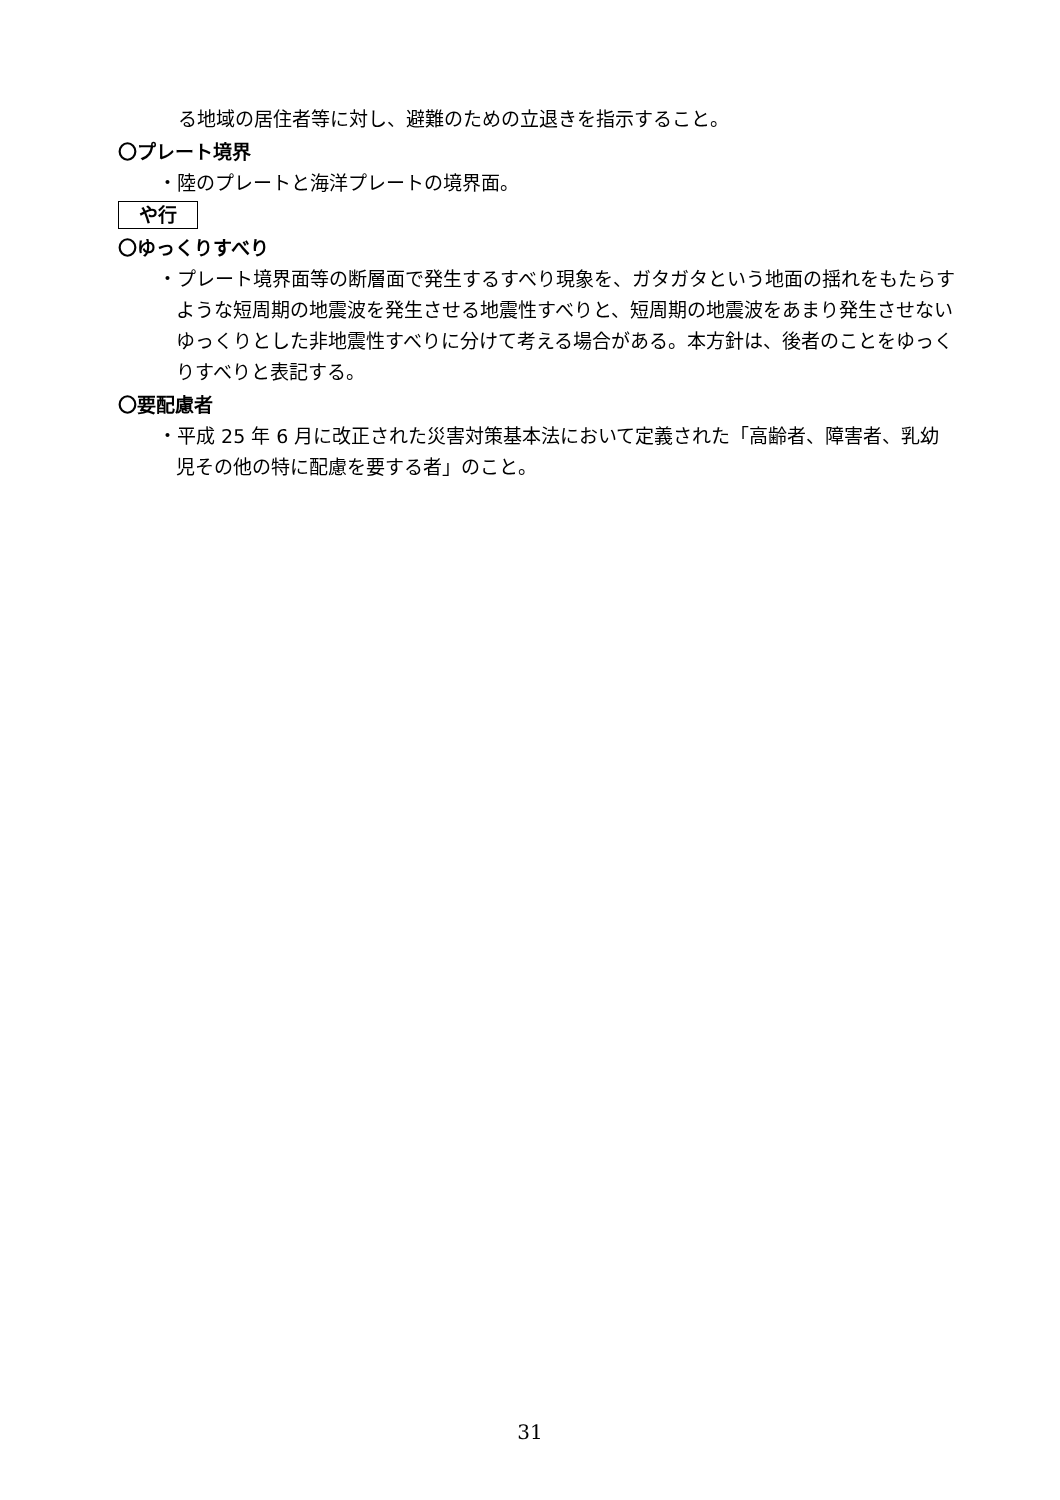る地域の居住者等に対し、避難のための立退きを指示すること。
〇プレート境界
・陸のプレートと海洋プレートの境界面。
や行
〇ゆっくりすべり
・プレート境界面等の断層面で発生するすべり現象を、ガタガタという地面の揺れをもたらすような短周期の地震波を発生させる地震性すべりと、短周期の地震波をあまり発生させないゆっくりとした非地震性すべりに分けて考える場合がある。本方針は、後者のことをゆっくりすべりと表記する。
〇要配慮者
・平成 25 年 6 月に改正された災害対策基本法において定義された「高齢者、障害者、乳幼児その他の特に配慮を要する者」のこと。
31